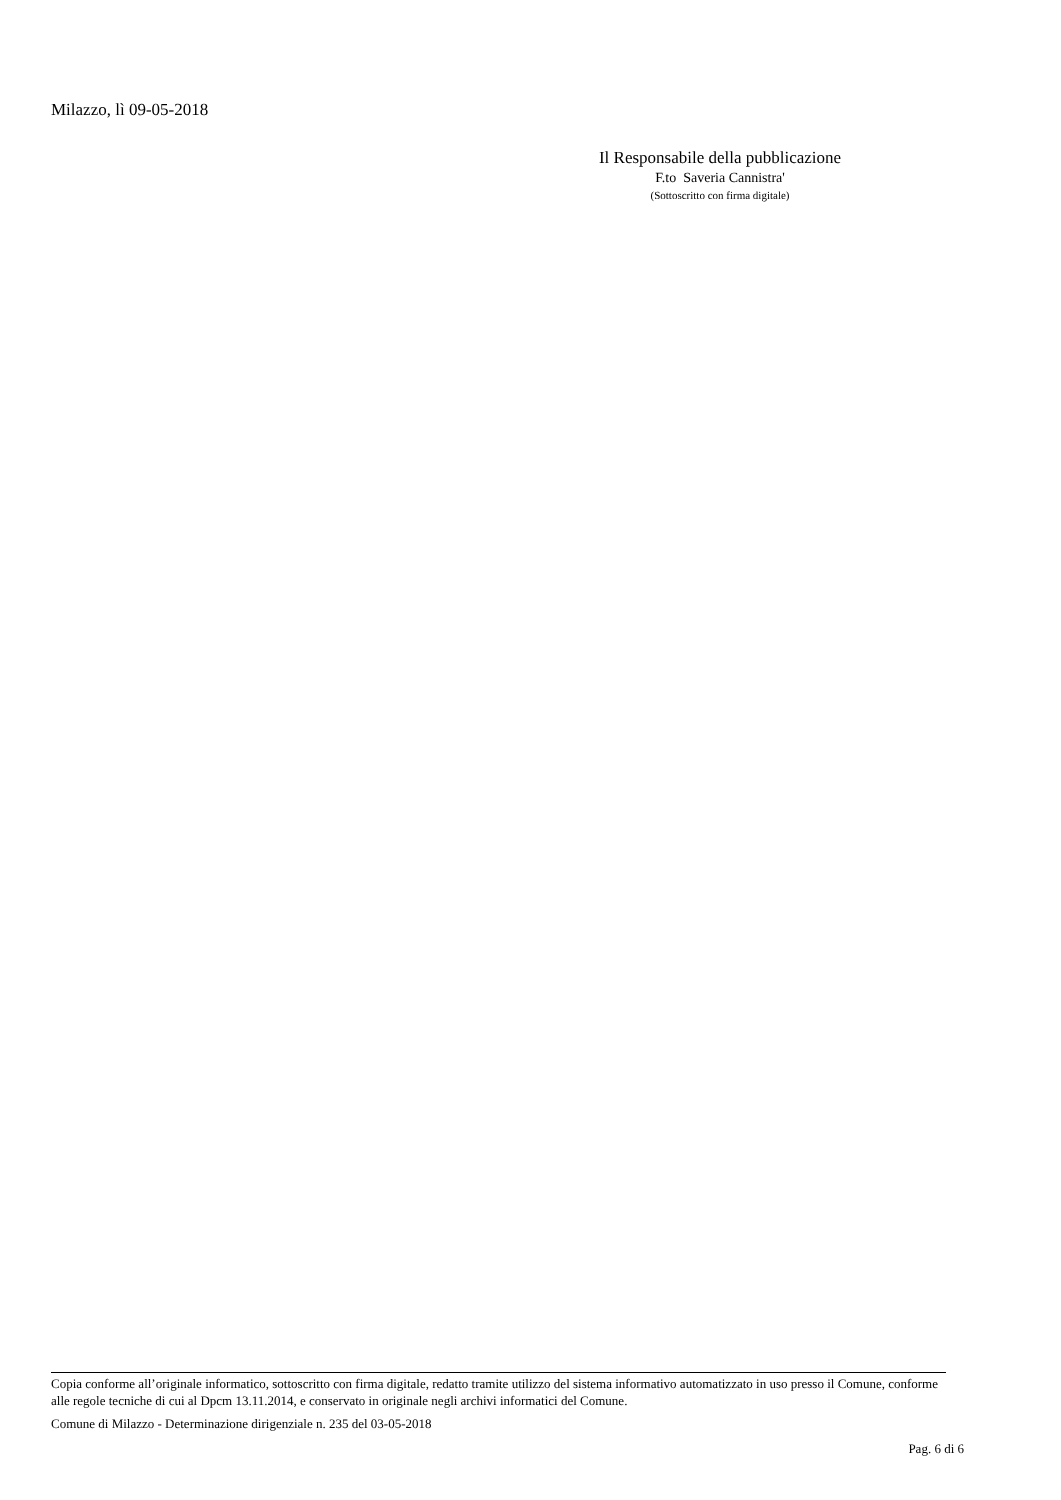Milazzo, lì 09-05-2018
Il Responsabile della pubblicazione
F.to Saveria Cannistra'
(Sottoscritto con firma digitale)
Copia conforme all’originale informatico, sottoscritto con firma digitale, redatto tramite utilizzo del sistema informativo automatizzato in uso presso il Comune, conforme alle regole tecniche di cui al Dpcm 13.11.2014, e conservato in originale negli archivi informatici del Comune.
Comune di Milazzo - Determinazione dirigenziale n. 235 del 03-05-2018
Pag. 6 di 6